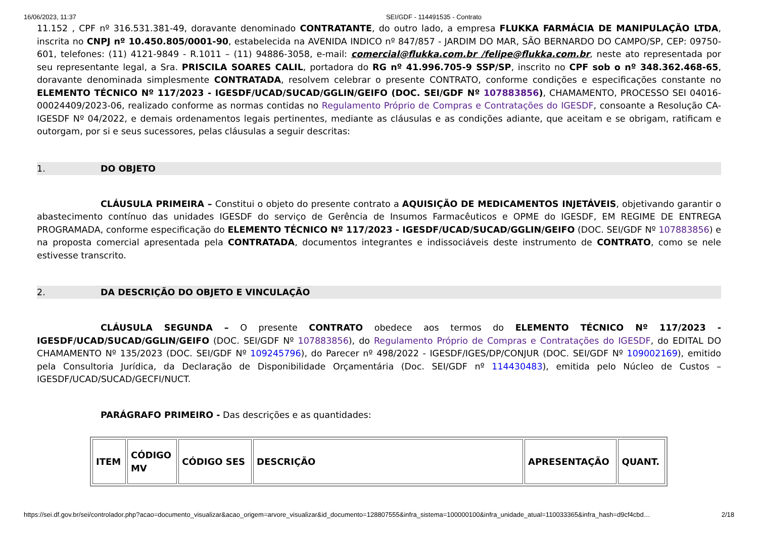16/06/2023, 11:37 SEI/GDF - 114491535 - Contrato
11.152 , CPF nº 316.531.381-49, doravante denominado CONTRATANTE, do outro lado, a empresa FLUKKA FARMÁCIA DE MANIPULAÇÃO LTDA, inscrita no CNPJ nº 10.450.805/0001-90, estabelecida na AVENIDA INDICO nº 847/857 - JARDIM DO MAR, SÃO BERNARDO DO CAMPO/SP, CEP: 09750-601, telefones: (11) 4121-9849 - R.1011 – (11) 94886-3058, e-mail: comercial@flukka.com.br /felipe@flukka.com.br, neste ato representada por seu representante legal, a Sra. PRISCILA SOARES CALIL, portadora do RG nº 41.996.705-9 SSP/SP, inscrito no CPF sob o nº 348.362.468-65, doravante denominada simplesmente CONTRATADA, resolvem celebrar o presente CONTRATO, conforme condições e especificações constante no ELEMENTO TÉCNICO Nº 117/2023 - IGESDF/UCAD/SUCAD/GGLIN/GEIFO (DOC. SEI/GDF Nº 107883856), CHAMAMENTO, PROCESSO SEI 04016-00024409/2023-06, realizado conforme as normas contidas no Regulamento Próprio de Compras e Contratações do IGESDF, consoante a Resolução CA-IGESDF Nº 04/2022, e demais ordenamentos legais pertinentes, mediante as cláusulas e as condições adiante, que aceitam e se obrigam, ratificam e outorgam, por si e seus sucessores, pelas cláusulas a seguir descritas:
1. DO OBJETO
CLÁUSULA PRIMEIRA – Constitui o objeto do presente contrato a AQUISIÇÃO DE MEDICAMENTOS INJETÁVEIS, objetivando garantir o abastecimento contínuo das unidades IGESDF do serviço de Gerência de Insumos Farmacêuticos e OPME do IGESDF, EM REGIME DE ENTREGA PROGRAMADA, conforme especificação do ELEMENTO TÉCNICO Nº 117/2023 - IGESDF/UCAD/SUCAD/GGLIN/GEIFO (DOC. SEI/GDF Nº 107883856) e na proposta comercial apresentada pela CONTRATADA, documentos integrantes e indissociáveis deste instrumento de CONTRATO, como se nele estivesse transcrito.
2. DA DESCRIÇÃO DO OBJETO E VINCULAÇÃO
CLÁUSULA SEGUNDA – O presente CONTRATO obedece aos termos do ELEMENTO TÉCNICO Nº 117/2023 - IGESDF/UCAD/SUCAD/GGLIN/GEIFO (DOC. SEI/GDF Nº 107883856), do Regulamento Próprio de Compras e Contratações do IGESDF, do EDITAL DO CHAMAMENTO Nº 135/2023 (DOC. SEI/GDF Nº 109245796), do Parecer nº 498/2022 - IGESDF/IGES/DP/CONJUR (DOC. SEI/GDF Nº 109002169), emitido pela Consultoria Jurídica, da Declaração de Disponibilidade Orçamentária (Doc. SEI/GDF nº 114430483), emitida pelo Núcleo de Custos – IGESDF/UCAD/SUCAD/GECFI/NUCT.
PARÁGRAFO PRIMEIRO - Das descrições e as quantidades:
| ITEM | CÓDIGO MV | CÓDIGO SES | DESCRIÇÃO | APRESENTAÇÃO | QUANT. |
| --- | --- | --- | --- | --- | --- |
https://sei.df.gov.br/sei/controlador.php?acao=documento_visualizar&acao_origem=arvore_visualizar&id_documento=128807555&infra_sistema=100000100&infra_unidade_atual=110033365&infra_hash=d9cf4cbd… 2/18